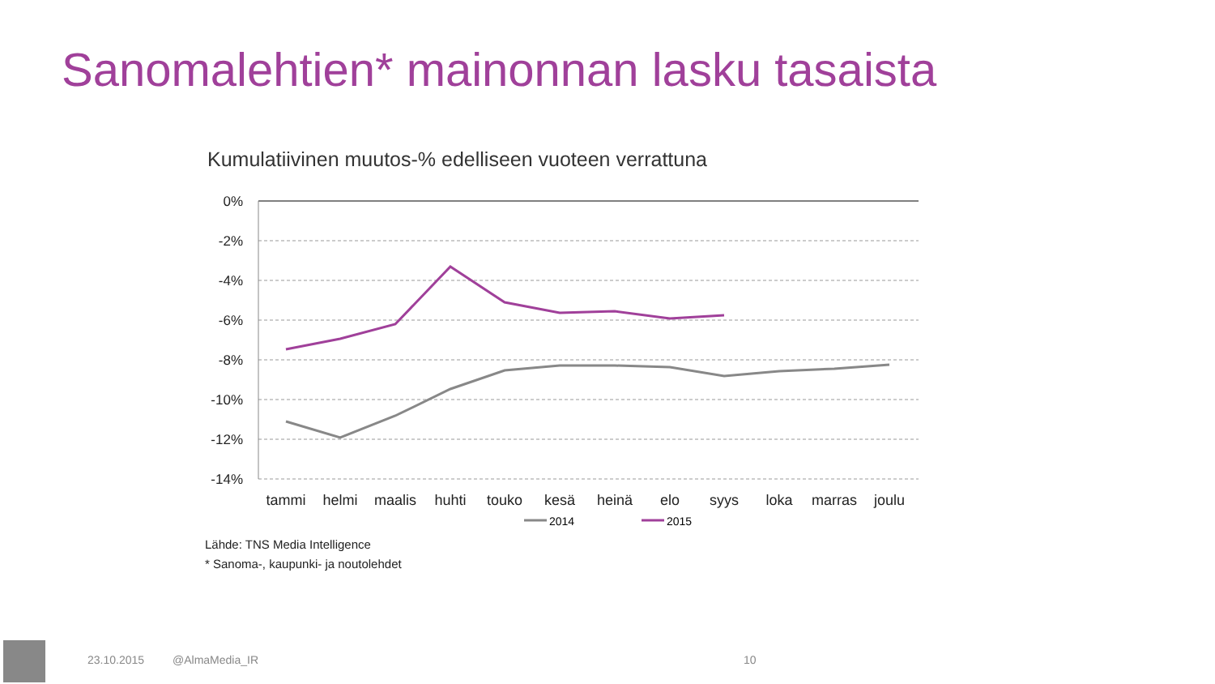Sanomalehtien* mainonnan lasku tasaista
Kumulatiivinen muutos-% edelliseen vuoteen verrattuna
0%
-2%
-4%
-6%
-8%
-10%
-12%
-14%
tammi
helmi
maalis
huhti
touko
kesä
heinä
elo
syys
loka
marras
joulu
2014
2015
Lähde: TNS Media Intelligence
* Sanoma-, kaupunki- ja noutolehdet
23.10.2015 @AlmaMedia_IR 10